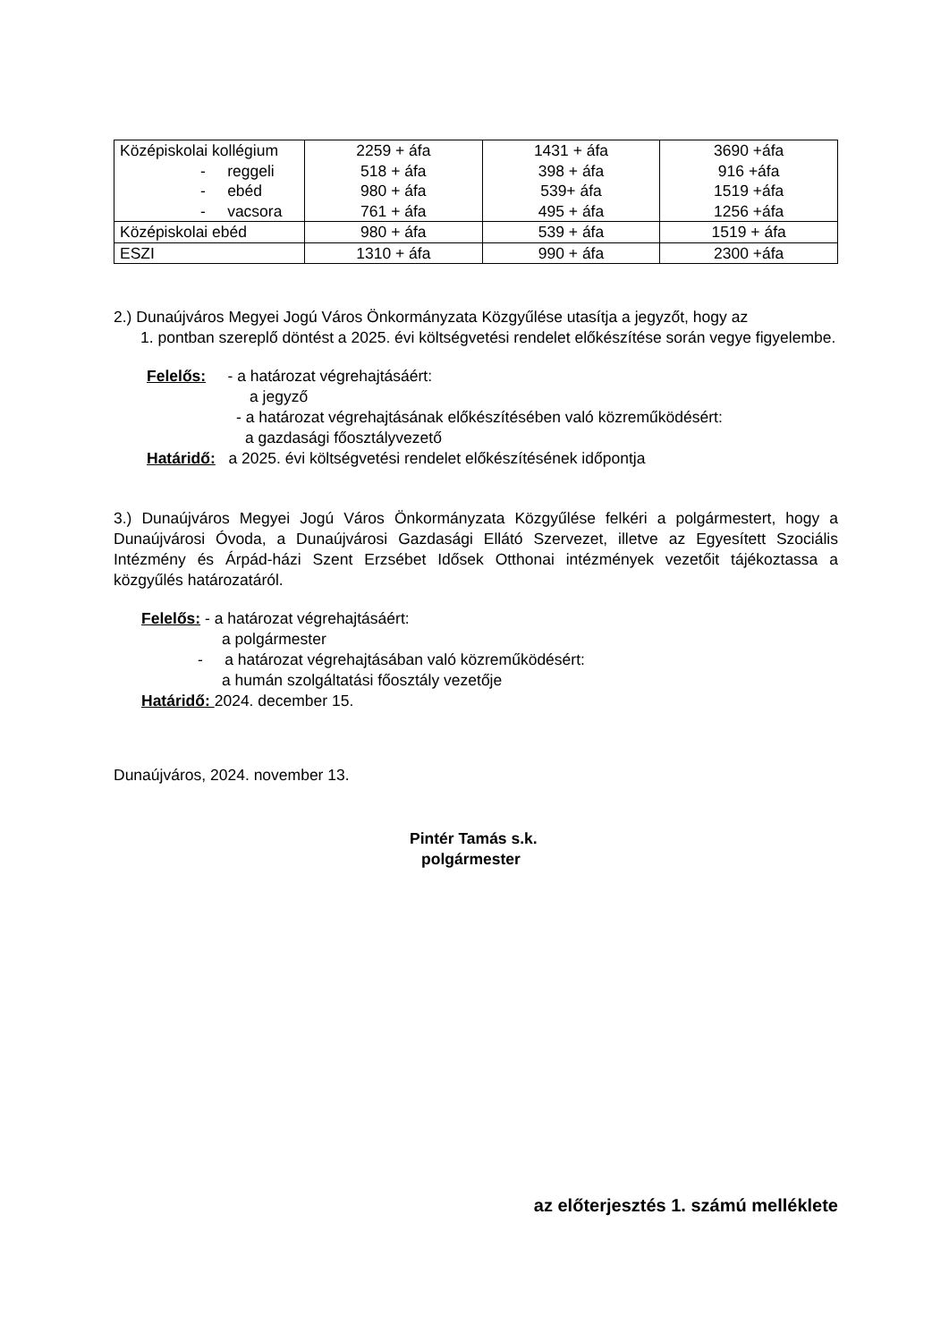| Középiskolai kollégium - reggeli - ebéd - vacsora | 2259 + áfa 518 + áfa 980 + áfa 761 + áfa | 1431 + áfa 398 + áfa 539+ áfa 495 + áfa | 3690 +áfa 916 +áfa 1519 +áfa 1256 +áfa |
| Középiskolai ebéd | 980 + áfa | 539 + áfa | 1519 + áfa |
| ESZI | 1310 + áfa | 990 + áfa | 2300 +áfa |
2.) Dunaújváros Megyei Jogú Város Önkormányzata Közgyűlése utasítja a jegyzőt, hogy az
1. pontban szereplő döntést a 2025. évi költségvetési rendelet előkészítése során vegye figyelembe.
Felelős: - a határozat végrehajtásáért:
a jegyző
- a határozat végrehajtásának előkészítésében való közreműködésért:
a gazdasági főosztályvezető
Határidő: a 2025. évi költségvetési rendelet előkészítésének időpontja
3.) Dunaújváros Megyei Jogú Város Önkormányzata Közgyűlése felkéri a polgármestert, hogy a Dunaújvárosi Óvoda, a Dunaújvárosi Gazdasági Ellátó Szervezet, illetve az Egyesített Szociális Intézmény és Árpád-házi Szent Erzsébet Idősek Otthonai intézmények vezetőit tájékoztassa a közgyűlés határozatáról.
Felelős: - a határozat végrehajtásáért:
a polgármester
- a határozat végrehajtásában való közreműködésért:
a humán szolgáltatási főosztály vezetője
Határidő: 2024. december 15.
Dunaújváros, 2024. november 13.
Pintér Tamás s.k.
polgármester
az előterjesztés 1. számú melléklete